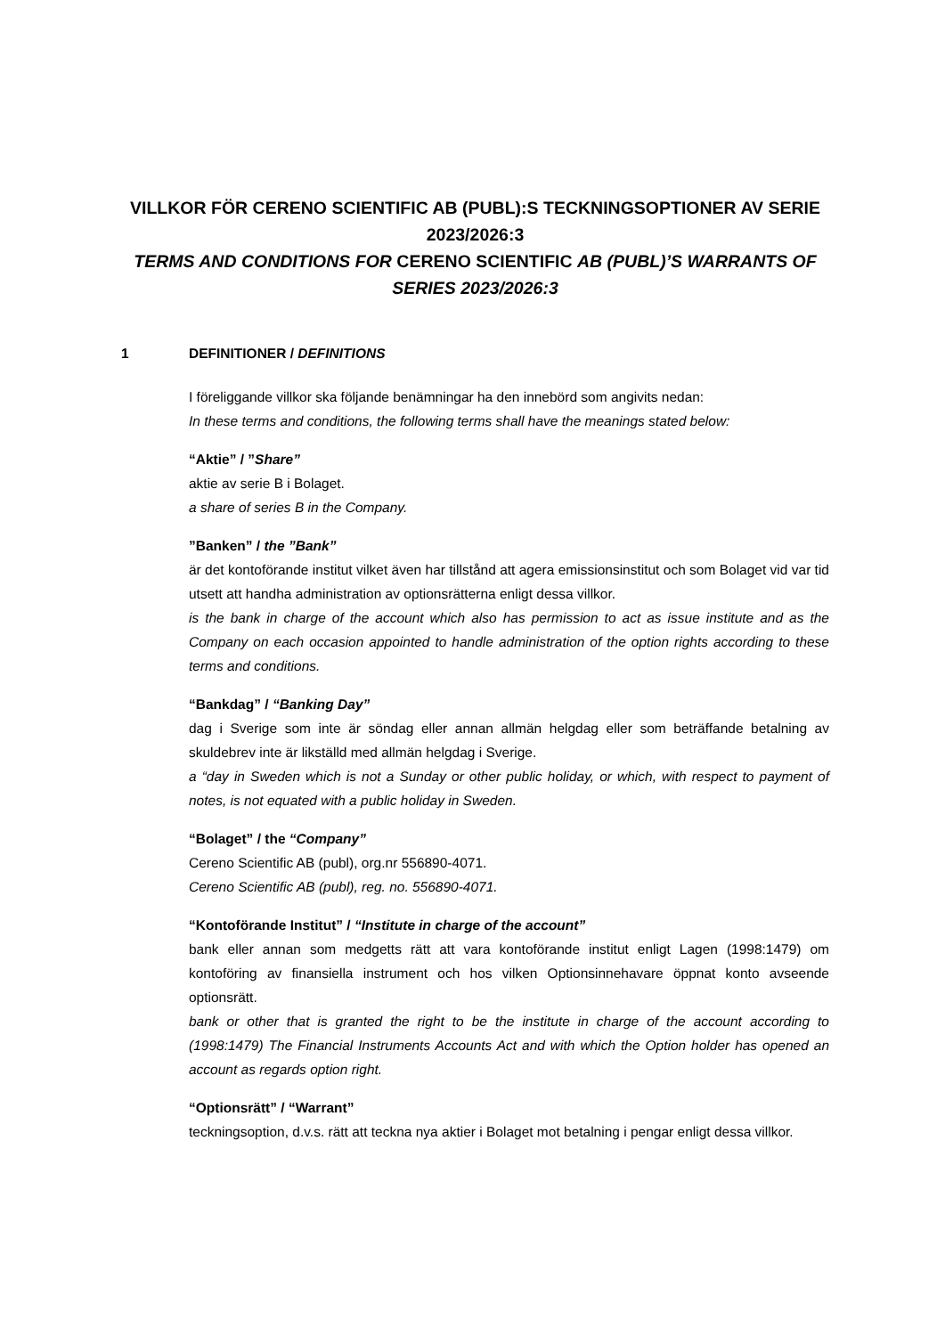VILLKOR FÖR CERENO SCIENTIFIC AB (PUBL):S TECKNINGSOPTIONER AV SERIE 2023/2026:3
TERMS AND CONDITIONS FOR CERENO SCIENTIFIC AB (PUBL)’S WARRANTS OF SERIES 2023/2026:3
1 DEFINITIONER / DEFINITIONS
I föreliggande villkor ska följande benämningar ha den innebörd som angivits nedan:
In these terms and conditions, the following terms shall have the meanings stated below:
“Aktie” / ”Share”
aktie av serie B i Bolaget.
a share of series B in the Company.
”Banken” / the ”Bank”
är det kontoförande institut vilket även har tillstånd att agera emissionsinstitut och som Bolaget vid var tid utsett att handha administration av optionsrätterna enligt dessa villkor.
is the bank in charge of the account which also has permission to act as issue institute and as the Company on each occasion appointed to handle administration of the option rights according to these terms and conditions.
“Bankdag” / “Banking Day”
dag i Sverige som inte är söndag eller annan allmän helgdag eller som beträffande betalning av skuldebrev inte är likställd med allmän helgdag i Sverige.
a “day in Sweden which is not a Sunday or other public holiday, or which, with respect to payment of notes, is not equated with a public holiday in Sweden.
“Bolaget” / the “Company”
Cereno Scientific AB (publ), org.nr 556890-4071.
Cereno Scientific AB (publ), reg. no. 556890-4071.
“Kontoförande Institut” / “Institute in charge of the account”
bank eller annan som medgetts rätt att vara kontoförande institut enligt Lagen (1998:1479) om kontoföring av finansiella instrument och hos vilken Optionsinnehavare öppnat konto avseende optionsrätt.
bank or other that is granted the right to be the institute in charge of the account according to (1998:1479) The Financial Instruments Accounts Act and with which the Option holder has opened an account as regards option right.
“Optionsrätt” / “Warrant”
teckningsoption, d.v.s. rätt att teckna nya aktier i Bolaget mot betalning i pengar enligt dessa villkor.